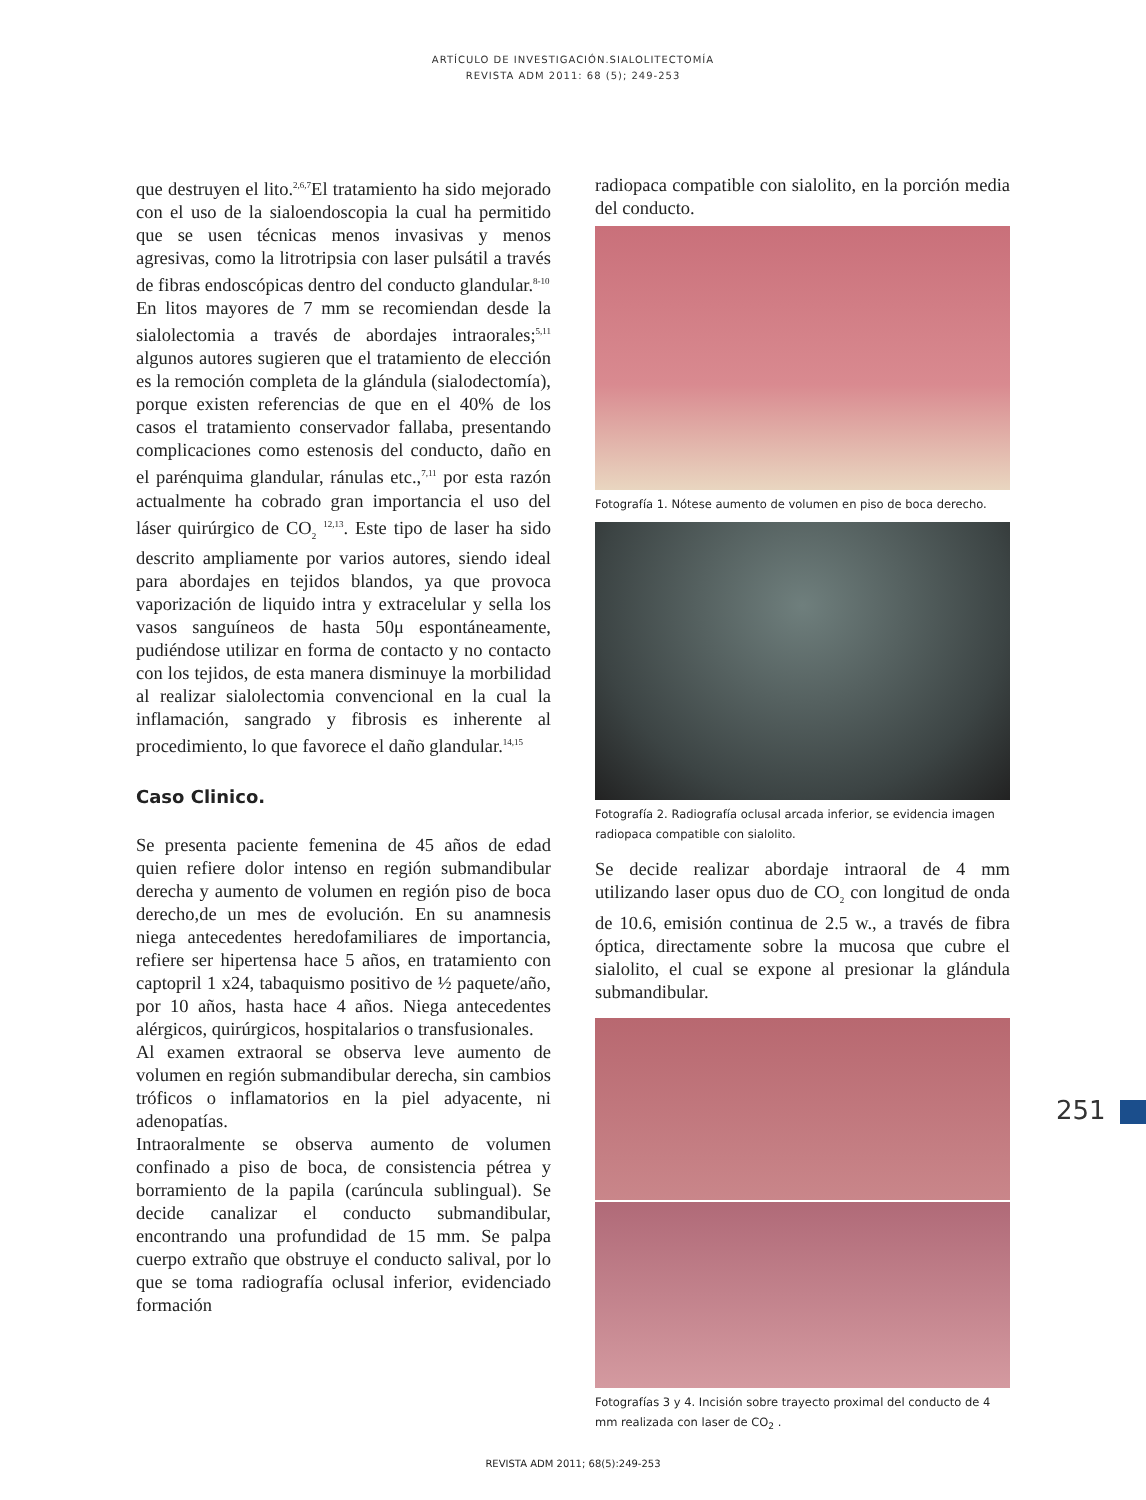ARTÍCULO DE INVESTIGACIÓN.SIALOLITECTOMÍA
REVISTA ADM 2011: 68 (5); 249-253
que destruyen el lito.<sup>2,6,7</sup>El tratamiento ha sido mejorado con el uso de la sialoendoscopia la cual ha permitido que se usen técnicas menos invasivas y menos agresivas, como la litrotripsia con laser pulsátil a través de fibras endoscópicas dentro del conducto glandular.<sup>8-10</sup>
En litos mayores de 7 mm se recomiendan desde la sialolectomia a través de abordajes intraorales;<sup>5,11</sup> algunos autores sugieren que el tratamiento de elección es la remoción completa de la glándula (sialodectomía), porque existen referencias de que en el 40% de los casos el tratamiento conservador fallaba, presentando complicaciones como estenosis del conducto, daño en el parénquima glandular, ránulas etc.,<sup>7,11</sup> por esta razón actualmente ha cobrado gran importancia el uso del láser quirúrgico de CO<sub>2</sub> <sup>12,13</sup>. Este tipo de laser ha sido descrito ampliamente por varios autores, siendo ideal para abordajes en tejidos blandos, ya que provoca vaporización de liquido intra y extracelular y sella los vasos sanguíneos de hasta 50μ espontáneamente, pudiéndose utilizar en forma de contacto y no contacto con los tejidos, de esta manera disminuye la morbilidad al realizar sialolectomia convencional en la cual la inflamación, sangrado y fibrosis es inherente al procedimiento, lo que favorece el daño glandular.<sup>14,15</sup>
Caso Clinico.
Se presenta paciente femenina de 45 años de edad quien refiere dolor intenso en región submandibular derecha y aumento de volumen en región piso de boca derecho,de un mes de evolución. En su anamnesis niega antecedentes heredofamiliares de importancia, refiere ser hipertensa hace 5 años, en tratamiento con captopril 1 x24, tabaquismo positivo de ½ paquete/año, por 10 años, hasta hace 4 años. Niega antecedentes alérgicos, quirúrgicos, hospitalarios o transfusionales.
Al examen extraoral se observa leve aumento de volumen en región submandibular derecha, sin cambios tróficos o inflamatorios en la piel adyacente, ni adenopatías.
Intraoralmente se observa aumento de volumen confinado a piso de boca, de consistencia pétrea y borramiento de la papila (carúncula sublingual). Se decide canalizar el conducto submandibular, encontrando una profundidad de 15 mm. Se palpa cuerpo extraño que obstruye el conducto salival, por lo que se toma radiografía oclusal inferior, evidenciado formación
radiopaca compatible con sialolito, en la porción media del conducto.
Fotografía 1. Nótese aumento de volumen en piso de boca derecho.
Fotografía 2. Radiografía oclusal arcada inferior, se evidencia imagen radiopaca compatible con sialolito.
Se decide realizar abordaje intraoral de 4 mm utilizando laser opus duo de CO<sub>2</sub> con longitud de onda de 10.6, emisión continua de 2.5 w., a través de fibra óptica, directamente sobre la mucosa que cubre el sialolito, el cual se expone al presionar la glándula submandibular.
Fotografías 3 y 4. Incisión sobre trayecto proximal del conducto de 4 mm realizada con laser de CO<sub>2</sub> .
251
REVISTA ADM 2011; 68(5):249-253